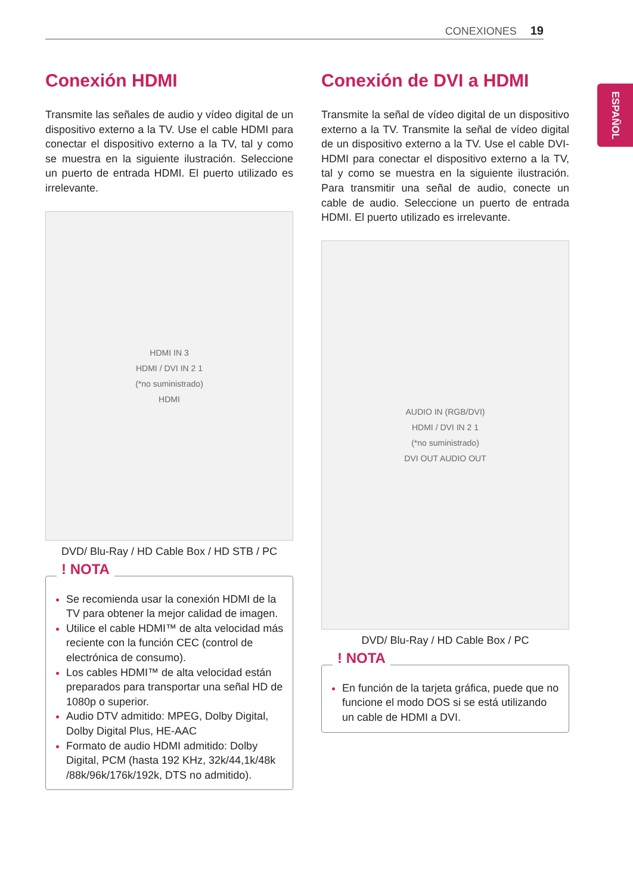CONEXIONES 19
ESPAÑOL
Conexión HDMI
Transmite las señales de audio y vídeo digital de un dispositivo externo a la TV. Use el cable HDMI para conectar el dispositivo externo a la TV, tal y como se muestra en la siguiente ilustración. Seleccione un puerto de entrada HDMI. El puerto utilizado es irrelevante.
HDMI IN 3
HDMI / DVI IN 2 1
(*no suministrado)
HDMI
DVD/ Blu-Ray / HD Cable Box / HD STB / PC
! NOTA
Se recomienda usar la conexión HDMI de la TV para obtener la mejor calidad de imagen.
Utilice el cable HDMI™ de alta velocidad más reciente con la función CEC (control de electrónica de consumo).
Los cables HDMI™ de alta velocidad están preparados para transportar una señal HD de 1080p o superior.
Audio DTV admitido: MPEG, Dolby Digital, Dolby Digital Plus, HE-AAC
Formato de audio HDMI admitido: Dolby Digital, PCM (hasta 192 KHz, 32k/44,1k/48k /88k/96k/176k/192k, DTS no admitido).
Conexión de DVI a HDMI
Transmite la señal de vídeo digital de un dispositivo externo a la TV. Transmite la señal de vídeo digital de un dispositivo externo a la TV. Use el cable DVI-HDMI para conectar el dispositivo externo a la TV, tal y como se muestra en la siguiente ilustración. Para transmitir una señal de audio, conecte un cable de audio. Seleccione un puerto de entrada HDMI. El puerto utilizado es irrelevante.
AUDIO IN (RGB/DVI)
HDMI / DVI IN 2 1
(*no suministrado)
DVI OUT AUDIO OUT
DVD/ Blu-Ray / HD Cable Box / PC
! NOTA
En función de la tarjeta gráfica, puede que no funcione el modo DOS si se está utilizando un cable de HDMI a DVI.